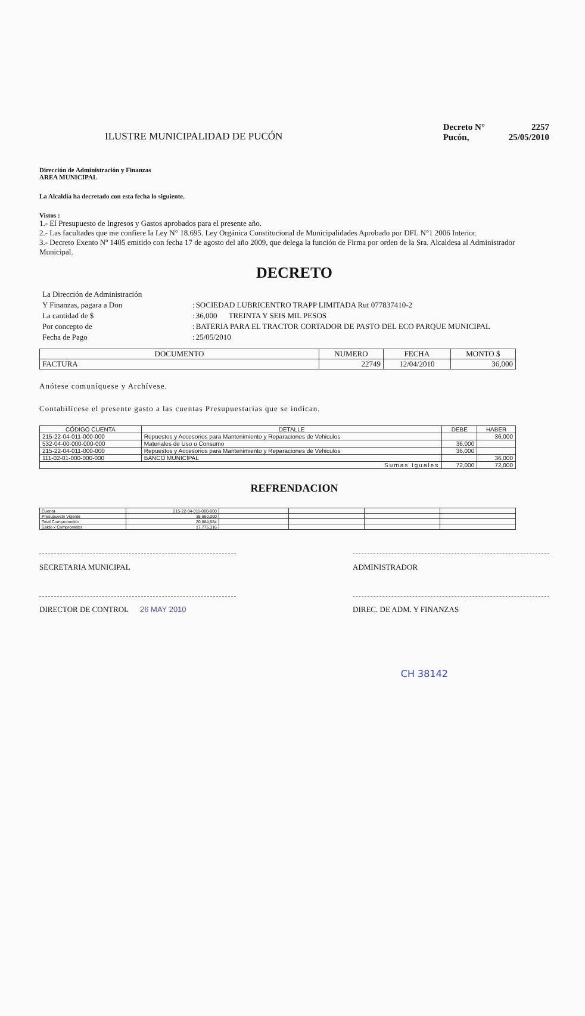ILUSTRE MUNICIPALIDAD DE PUCÓN
| Decreto N° | 2257 |
| Pucón, | 25/05/2010 |
Dirección de Administración y Finanzas
AREA MUNICIPAL
La Alcaldía ha decretado con esta fecha lo siguiente.
Vistos :
1.- El Presupuesto de Ingresos y Gastos aprobados para el presente año.
2.- Las facultades que me confiere la Ley N° 18.695. Ley Orgánica Constitucional de Municipalidades Aprobado por DFL N°1 2006 Interior.
3.- Decreto Exento Nº 1405 emitido con fecha 17 de agosto del año 2009, que delega la función de Firma por orden de la Sra. Alcaldesa al Administrador Municipal.
DECRETO
| La Dirección de Administración | | |
| Y Finanzas, pagara a Don | : | SOCIEDAD LUBRICENTRO TRAPP LIMITADA Rut 077837410-2 |
| La cantidad de $ | : | 36,000 TREINTA Y SEIS MIL PESOS |
| Por concepto de | : | BATERIA PARA EL TRACTOR CORTADOR DE PASTO DEL ECO PARQUE MUNICIPAL |
| Fecha de Pago | : | 25/05/2010 |
| DOCUMENTO | NUMERO | FECHA | MONTO $ |
| --- | --- | --- | --- |
| FACTURA | 22749 | 12/04/2010 | 36,000 |
Anótese comuníquese y Archívese.
Contabilícese el presente gasto a las cuentas Presupuestarias que se indican.
| CÓDIGO CUENTA | DETALLE | DEBE | HABER |
| --- | --- | --- | --- |
| 215-22-04-011-000-000 | Repuestos y Accesorios para Mantenimiento y Reparaciones de Vehiculos | | 36,000 |
| 532-04-00-000-000-000 | Materiales de Uso o Consumo | 36,000 | |
| 215-22-04-011-000-000 | Repuestos y Accesorios para Mantenimiento y Reparaciones de Vehiculos | 36,000 | |
| 111-02-01-000-000-000 | BANCO MUNICIPAL | | 36,000 |
| Sumas Iguales | | 72,000 | 72,000 |
REFRENDACION
| Cuenta | 215-22-04-011-000-000 | | | | |
| Presupuesto Vigente | 38,660,000 | | | | |
| Total Comprometido | 20,884,684 | | | | |
| Saldo x Comprometer | 17,775,316 | | | | |
SECRETARIA MUNICIPAL ADMINISTRADOR
DIRECTOR DE CONTROL 26 MAY 2010 DIREC. DE ADM. Y FINANZAS
CH 38142